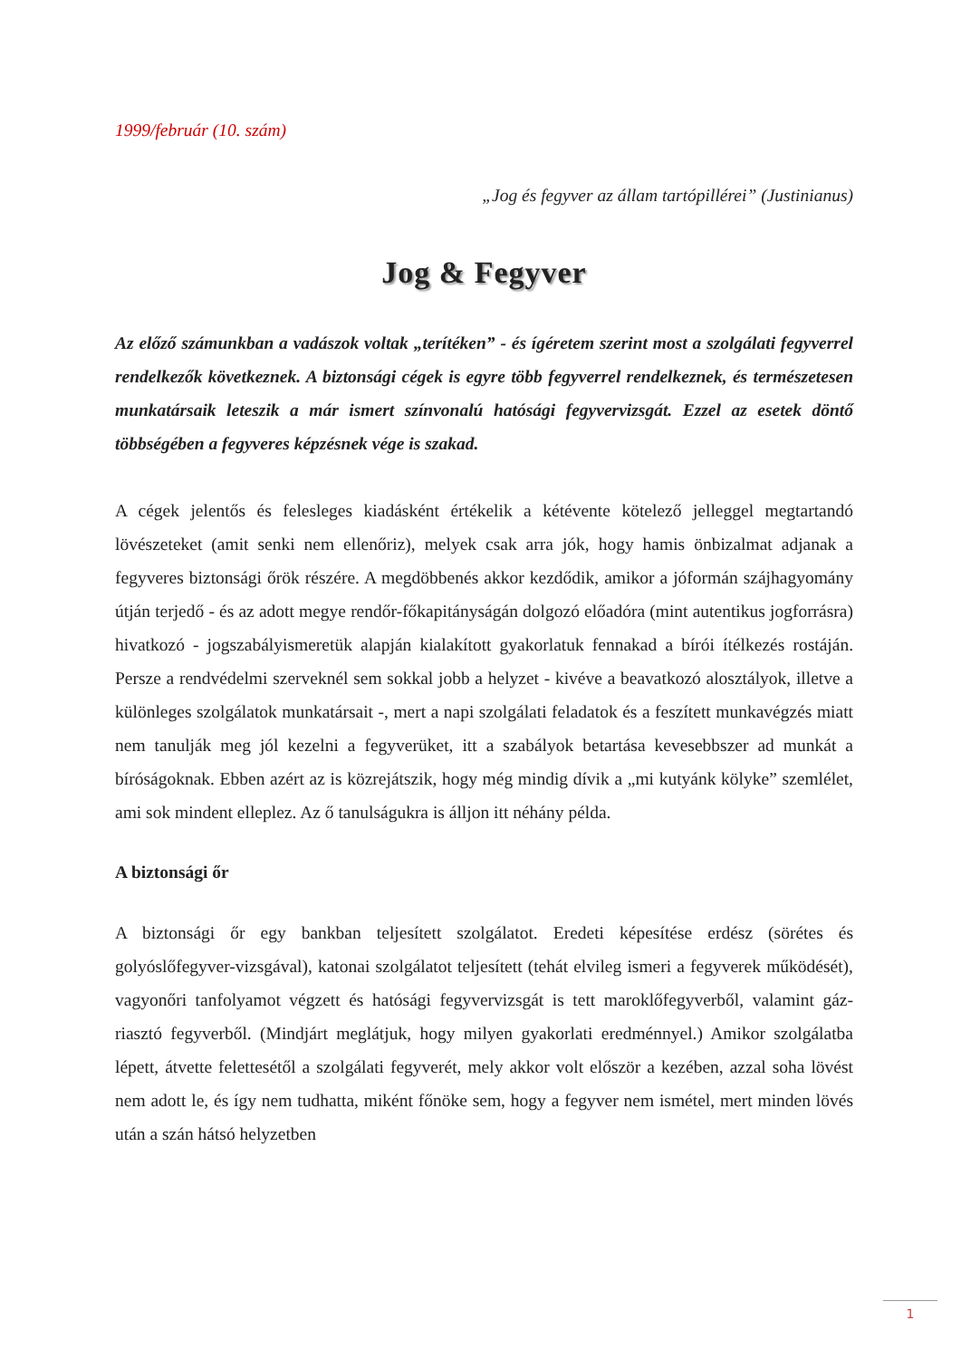1999/február (10. szám)
„Jog és fegyver az állam tartópillérei” (Justinianus)
Jog & Fegyver
Az előző számunkban a vadászok voltak „terítéken” - és ígéretem szerint most a szolgálati fegyverrel rendelkezők következnek. A biztonsági cégek is egyre több fegyverrel rendelkeznek, és természetesen munkatársaik leteszik a már ismert színvonalú hatósági fegyvervizsgát. Ezzel az esetek döntő többségében a fegyveres képzésnek vége is szakad.
A cégek jelentős és felesleges kiadásként értékelik a kétévente kötelező jelleggel megtartandó lövészeteket (amit senki nem ellenőriz), melyek csak arra jók, hogy hamis önbizalmat adjanak a fegyveres biztonsági őrök részére. A megdöbbenés akkor kezdődik, amikor a jóformán szájhagyomány útján terjedő - és az adott megye rendőr-főkapitányságán dolgozó előadóra (mint autentikus jogforrásra) hivatkozó - jogszabályismeretük alapján kialakított gyakorlatuk fennakad a bírói ítélkezés rostáján. Persze a rendvédelmi szerveknél sem sokkal jobb a helyzet - kivéve a beavatkozó alosztályok, illetve a különleges szolgálatok munkatársait -, mert a napi szolgálati feladatok és a feszített munkavégzés miatt nem tanulják meg jól kezelni a fegyverüket, itt a szabályok betartása kevesebbszer ad munkát a bíróságoknak. Ebben azért az is közrejátszik, hogy még mindig dívik a „mi kutyánk kölyke” szemlélet, ami sok mindent elleplez. Az ő tanulságukra is álljon itt néhány példa.
A biztonsági őr
A biztonsági őr egy bankban teljesített szolgálatot. Eredeti képesítése erdész (sörétes és golyóslőfegyver-vizsgával), katonai szolgálatot teljesített (tehát elvileg ismeri a fegyverek működését), vagyonőri tanfolyamot végzett és hatósági fegyvervizsgát is tett maroklőfegyverből, valamint gáz-riasztó fegyverből. (Mindjárt meglátjuk, hogy milyen gyakorlati eredménnyel.) Amikor szolgálatba lépett, átvette felettesétől a szolgálati fegyverét, mely akkor volt először a kezében, azzal soha lövést nem adott le, és így nem tudhatta, miként főnöke sem, hogy a fegyver nem ismétel, mert minden lövés után a szán hátsó helyzetben
1